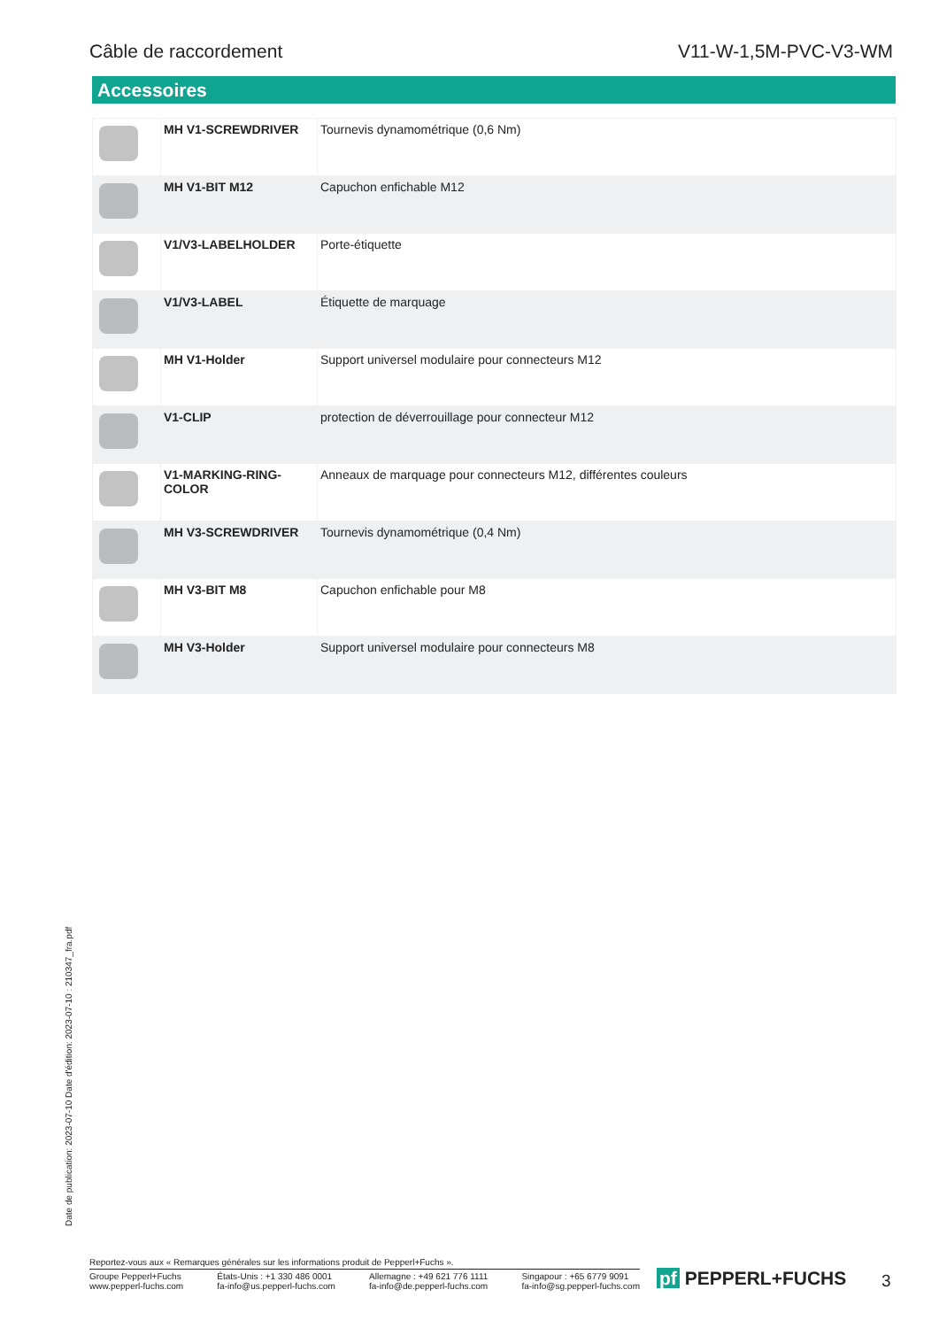Câble de raccordement V11-W-1,5M-PVC-V3-WM
Accessoires
| | MH V1-SCREWDRIVER | Tournevis dynamométrique (0,6 Nm) |
| | MH V1-BIT M12 | Capuchon enfichable M12 |
| | V1/V3-LABELHOLDER | Porte-étiquette |
| | V1/V3-LABEL | Étiquette de marquage |
| | MH V1-Holder | Support universel modulaire pour connecteurs M12 |
| | V1-CLIP | protection de déverrouillage pour connecteur M12 |
| | V1-MARKING-RING-COLOR | Anneaux de marquage pour connecteurs M12, différentes couleurs |
| | MH V3-SCREWDRIVER | Tournevis dynamométrique (0,4 Nm) |
| | MH V3-BIT M8 | Capuchon enfichable pour M8 |
| | MH V3-Holder | Support universel modulaire pour connecteurs M8 |
Date de publication: 2023-07-10 Date d'édition: 2023-07-10 : 210347_fra.pdf
Reportez-vous aux « Remarques générales sur les informations produit de Pepperl+Fuchs ».
Groupe Pepperl+Fuchs
www.pepperl-fuchs.com États-Unis : +1 330 486 0001
fa-info@us.pepperl-fuchs.com Allemagne : +49 621 776 1111
fa-info@de.pepperl-fuchs.com Singapour : +65 6779 9091
fa-info@sg.pepperl-fuchs.com
pf PEPPERL+FUCHS 3